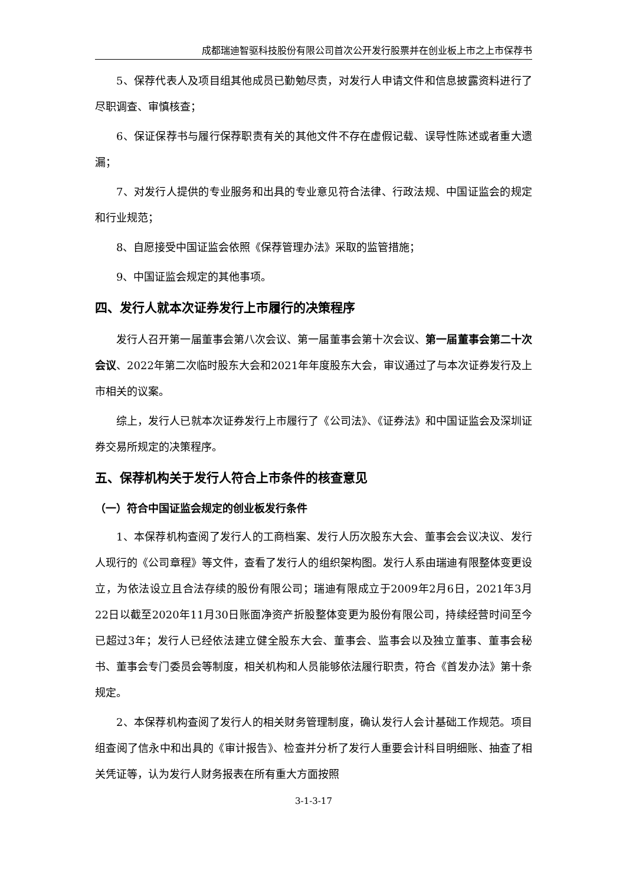成都瑞迪智驱科技股份有限公司首次公开发行股票并在创业板上市之上市保荐书
5、保荐代表人及项目组其他成员已勤勉尽责，对发行人申请文件和信息披露资料进行了尽职调查、审慎核查；
6、保证保荐书与履行保荐职责有关的其他文件不存在虚假记载、误导性陈述或者重大遗漏；
7、对发行人提供的专业服务和出具的专业意见符合法律、行政法规、中国证监会的规定和行业规范；
8、自愿接受中国证监会依照《保荐管理办法》采取的监管措施；
9、中国证监会规定的其他事项。
四、发行人就本次证券发行上市履行的决策程序
发行人召开第一届董事会第八次会议、第一届董事会第十次会议、第一届董事会第二十次会议、2022年第二次临时股东大会和2021年年度股东大会，审议通过了与本次证券发行及上市相关的议案。
综上，发行人已就本次证券发行上市履行了《公司法》、《证券法》和中国证监会及深圳证券交易所规定的决策程序。
五、保荐机构关于发行人符合上市条件的核查意见
（一）符合中国证监会规定的创业板发行条件
1、本保荐机构查阅了发行人的工商档案、发行人历次股东大会、董事会会议决议、发行人现行的《公司章程》等文件，查看了发行人的组织架构图。发行人系由瑞迪有限整体变更设立，为依法设立且合法存续的股份有限公司；瑞迪有限成立于2009年2月6日，2021年3月22日以截至2020年11月30日账面净资产折股整体变更为股份有限公司，持续经营时间至今已超过3年；发行人已经依法建立健全股东大会、董事会、监事会以及独立董事、董事会秘书、董事会专门委员会等制度，相关机构和人员能够依法履行职责，符合《首发办法》第十条规定。
2、本保荐机构查阅了发行人的相关财务管理制度，确认发行人会计基础工作规范。项目组查阅了信永中和出具的《审计报告》、检查并分析了发行人重要会计科目明细账、抽查了相关凭证等，认为发行人财务报表在所有重大方面按照
3-1-3-17